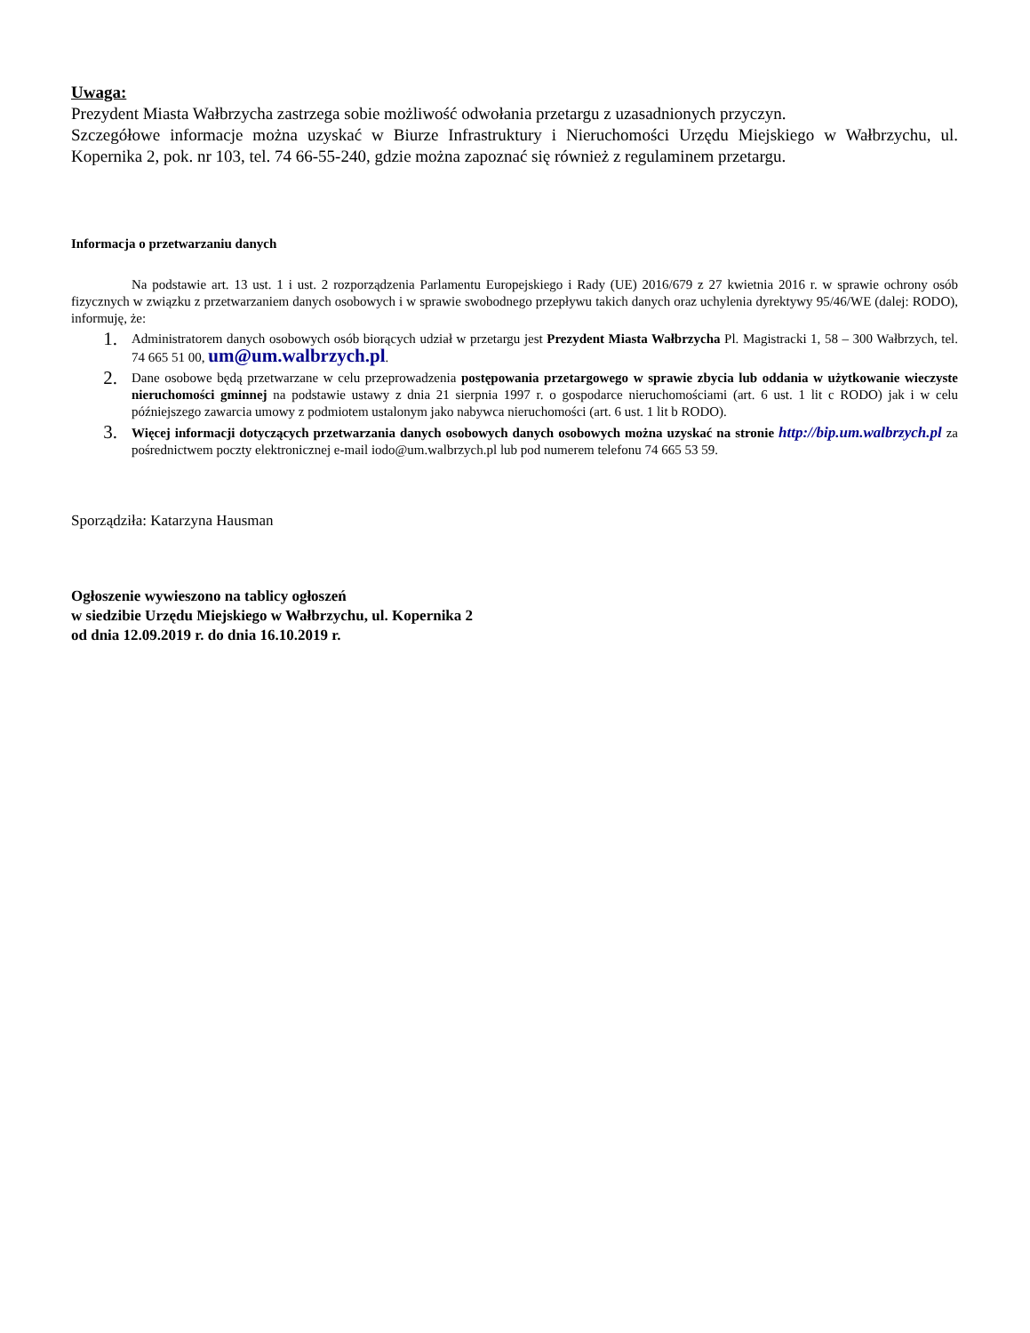Uwaga:
Prezydent Miasta Wałbrzycha zastrzega sobie możliwość odwołania przetargu z uzasadnionych przyczyn.
Szczegółowe informacje można uzyskać w Biurze Infrastruktury i Nieruchomości Urzędu Miejskiego w Wałbrzychu, ul. Kopernika 2, pok. nr 103, tel. 74 66-55-240, gdzie można zapoznać się również z regulaminem przetargu.
Informacja o przetwarzaniu danych
Na podstawie art. 13 ust. 1 i ust. 2 rozporządzenia Parlamentu Europejskiego i Rady (UE) 2016/679 z 27 kwietnia 2016 r. w sprawie ochrony osób fizycznych w związku z przetwarzaniem danych osobowych i w sprawie swobodnego przepływu takich danych oraz uchylenia dyrektywy 95/46/WE (dalej: RODO), informuję, że:
1. Administratorem danych osobowych osób biorących udział w przetargu jest Prezydent Miasta Wałbrzycha Pl. Magistracki 1, 58 – 300 Wałbrzych, tel. 74 665 51 00, um@um.walbrzych.pl.
2. Dane osobowe będą przetwarzane w celu przeprowadzenia postępowania przetargowego w sprawie zbycia lub oddania w użytkowanie wieczyste nieruchomości gminnej na podstawie ustawy z dnia 21 sierpnia 1997 r. o gospodarce nieruchomościami (art. 6 ust. 1 lit c RODO) jak i w celu późniejszego zawarcia umowy z podmiotem ustalonym jako nabywca nieruchomości (art. 6 ust. 1 lit b RODO).
3. Więcej informacji dotyczących przetwarzania danych osobowych danych osobowych można uzyskać na stronie http://bip.um.walbrzych.pl za pośrednictwem poczty elektronicznej e-mail iodo@um.walbrzych.pl lub pod numerem telefonu 74 665 53 59.
Sporządziła: Katarzyna Hausman
Ogłoszenie wywieszono na tablicy ogłoszeń
w siedzibie Urzędu Miejskiego w Wałbrzychu, ul. Kopernika 2
od dnia 12.09.2019 r. do dnia 16.10.2019 r.